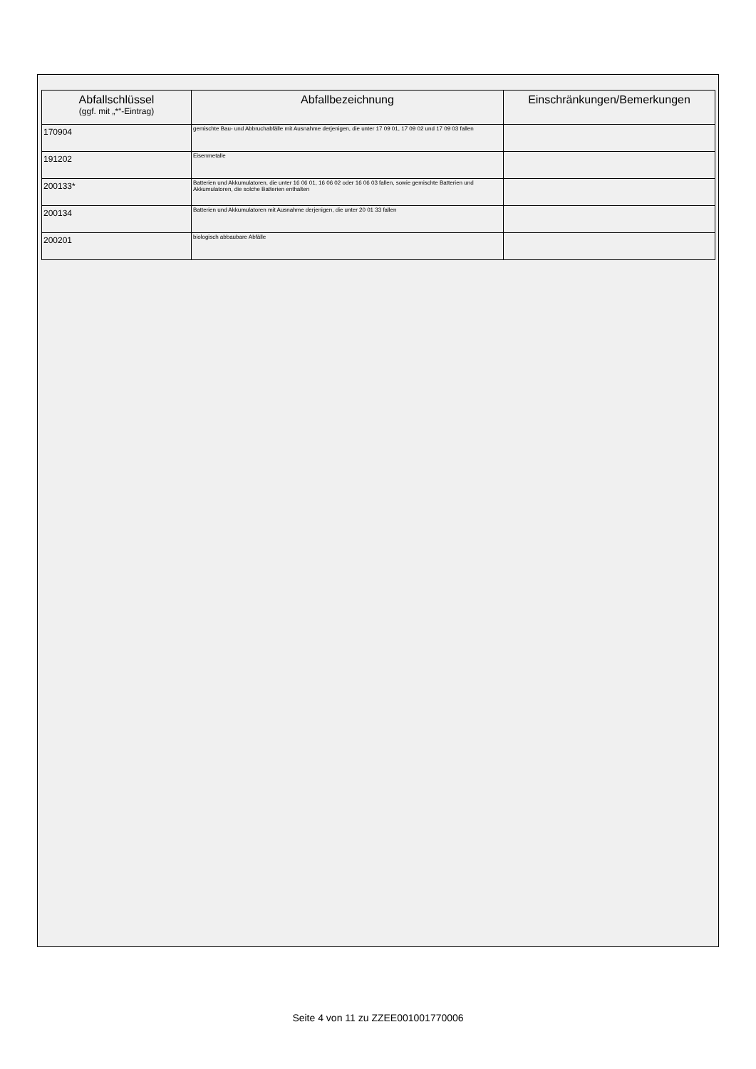| Abfallschlüssel (ggf. mit „*“-Eintrag) | Abfallbezeichnung | Einschränkungen/Bemerkungen |
| --- | --- | --- |
| 170904 | gemischte Bau- und Abbruchabfälle mit Ausnahme derjenigen, die unter 17 09 01, 17 09 02 und 17 09 03 fallen | |
| 191202 | Eisenmetalle | |
| 200133* | Batterien und Akkumulatoren, die unter 16 06 01, 16 06 02 oder 16 06 03 fallen, sowie gemischte Batterien und Akkumulatoren, die solche Batterien enthalten | |
| 200134 | Batterien und Akkumulatoren mit Ausnahme derjenigen, die unter 20 01 33 fallen | |
| 200201 | biologisch abbaubare Abfälle | |
Seite 4 von 11 zu ZZEE001001770006